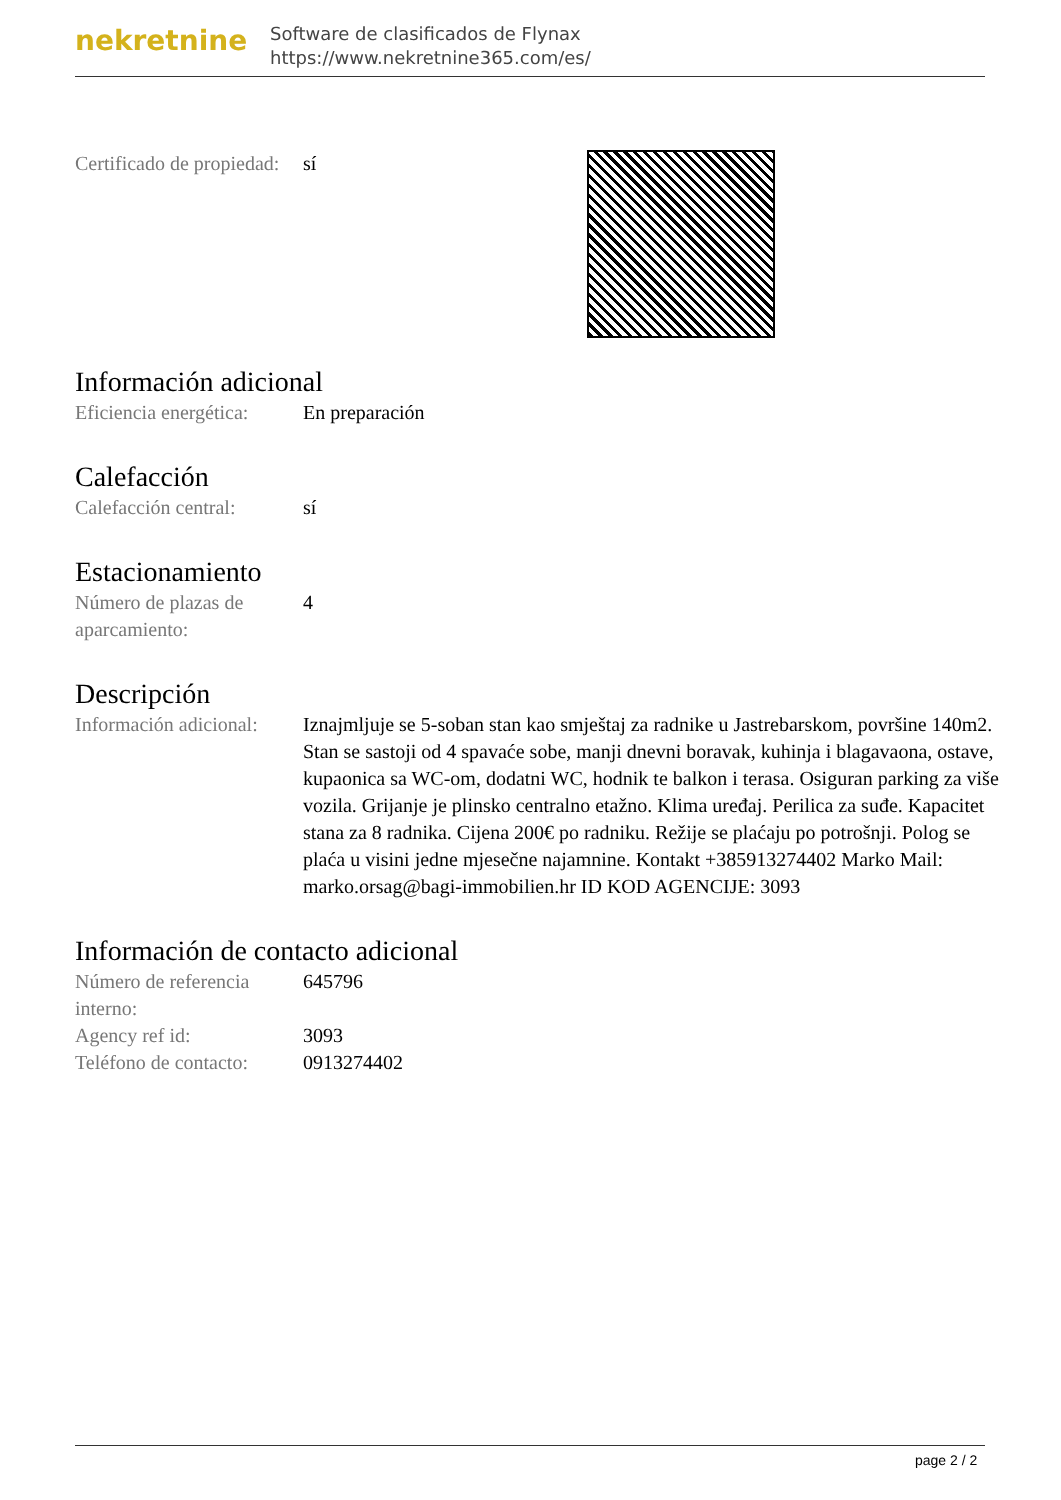nekretnine
Software de clasificados de Flynax
https://www.nekretnine365.com/es/
| Certificado de propiedad: | sí |
Información adicional
| Eficiencia energética: | En preparación |
Calefacción
| Calefacción central: | sí |
Estacionamiento
| Número de plazas de aparcamiento: | 4 |
Descripción
| Información adicional: | Iznajmljuje se 5-soban stan kao smještaj za radnike u Jastrebarskom, površine 140m2. Stan se sastoji od 4 spavaće sobe, manji dnevni boravak, kuhinja i blagavaona, ostave, kupaonica sa WC-om, dodatni WC, hodnik te balkon i terasa. Osiguran parking za više vozila. Grijanje je plinsko centralno etažno. Klima uređaj. Perilica za suđe. Kapacitet stana za 8 radnika. Cijena 200€ po radniku. Režije se plaćaju po potrošnji. Polog se plaća u visini jedne mjesečne najamnine. Kontakt +385913274402 Marko Mail: marko.orsag@bagi-immobilien.hr ID KOD AGENCIJE: 3093 |
Información de contacto adicional
| Número de referencia interno: | 645796 |
| Agency ref id: | 3093 |
| Teléfono de contacto: | 0913274402 |
page 2 / 2